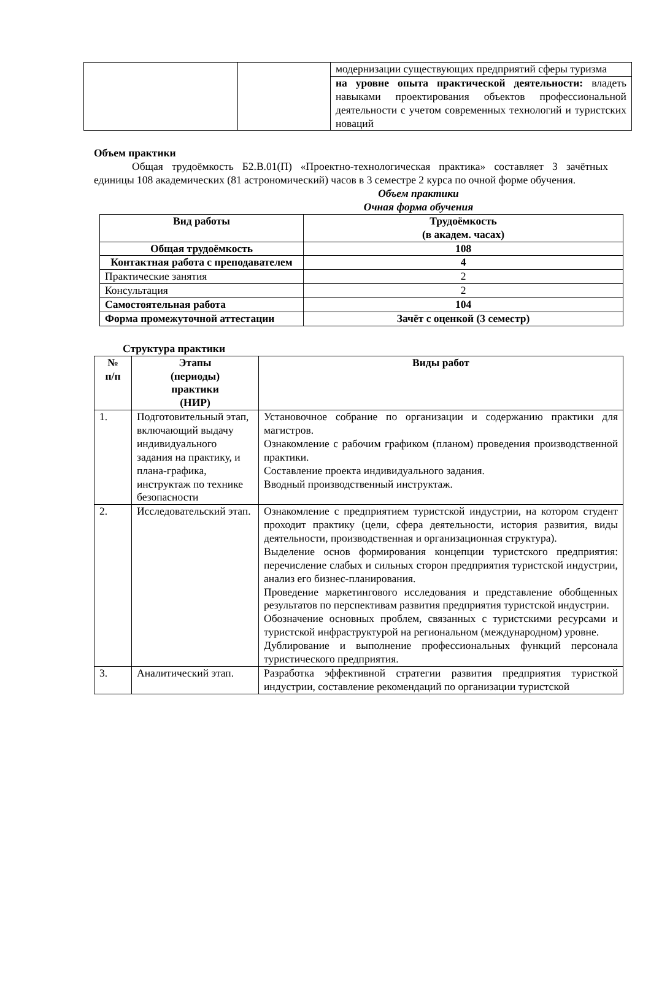| | | модернизации существующих предприятий сферы туризма |
| | | на уровне опыта практической деятельности: владеть навыками проектирования объектов профессиональной деятельности с учетом современных технологий и туристских новаций |
Объем практики
Общая трудоёмкость Б2.В.01(П) «Проектно-технологическая практика» составляет 3 зачётных единицы 108 академических (81 астрономический) часов в 3 семестре 2 курса по очной форме обучения.
Объем практики
Очная форма обучения
| Вид работы | Трудоёмкость (в академ. часах) |
| --- | --- |
| Общая трудоёмкость | 108 |
| Контактная работа с преподавателем | 4 |
| Практические занятия | 2 |
| Консультация | 2 |
| Самостоятельная работа | 104 |
| Форма промежуточной аттестации | Зачёт с оценкой (3 семестр) |
Структура практики
| № п/п | Этапы (периоды) практики (НИР) | Виды работ |
| --- | --- | --- |
| 1. | Подготовительный этап, включающий выдачу индивидуального задания на практику, и плана-графика, инструктаж по технике безопасности | Установочное собрание по организации и содержанию практики для магистров. Ознакомление с рабочим графиком (планом) проведения производственной практики. Составление проекта индивидуального задания. Вводный производственный инструктаж. |
| 2. | Исследовательский этап. | Ознакомление с предприятием туристской индустрии, на котором студент проходит практику (цели, сфера деятельности, история развития, виды деятельности, производственная и организационная структура). Выделение основ формирования концепции туристского предприятия: перечисление слабых и сильных сторон предприятия туристской индустрии, анализ его бизнес-планирования. Проведение маркетингового исследования и представление обобщенных результатов по перспективам развития предприятия туристской индустрии. Обозначение основных проблем, связанных с туристскими ресурсами и туристской инфраструктурой на региональном (международном) уровне. Дублирование и выполнение профессиональных функций персонала туристического предприятия. |
| 3. | Аналитический этап. | Разработка эффективной стратегии развития предприятия туристкой индустрии, составление рекомендаций по организации туристской |